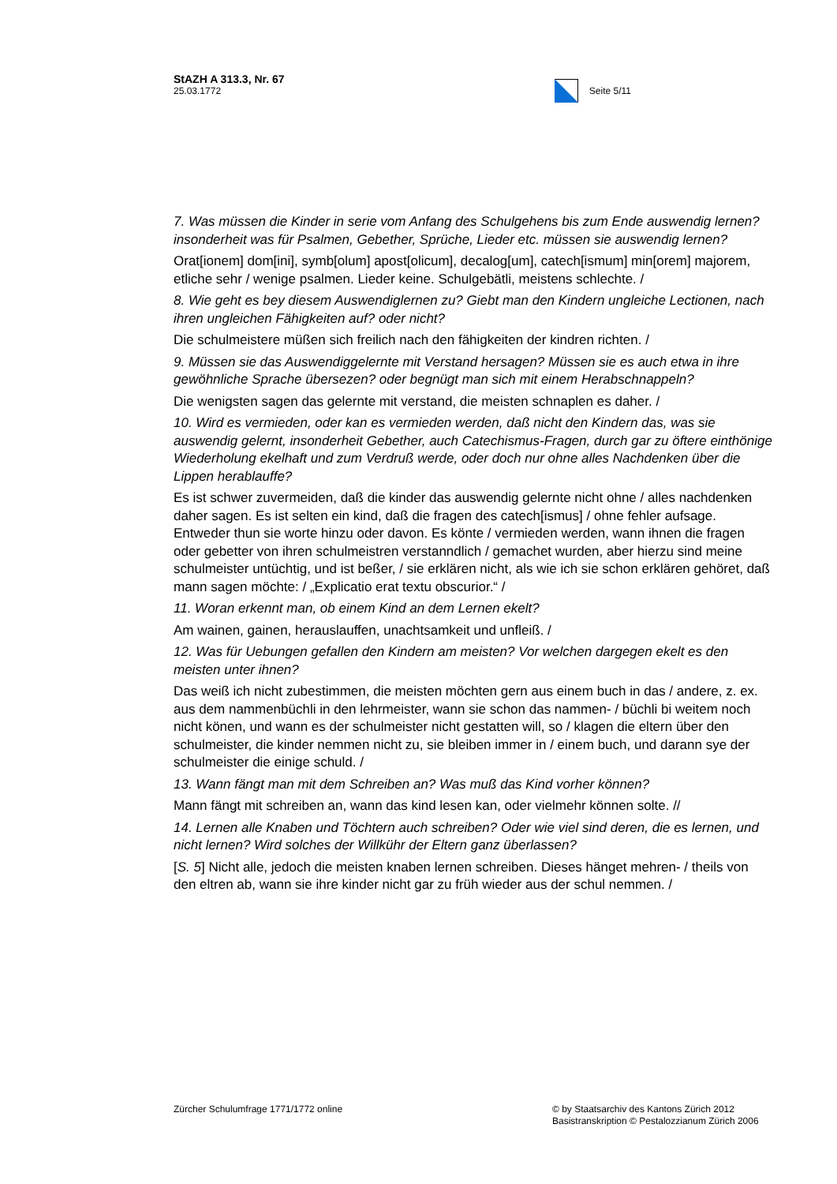StAZH A 313.3, Nr. 67
25.03.1772
Seite 5/11
7. Was müssen die Kinder in serie vom Anfang des Schulgehens bis zum Ende auswendig lernen? insonderheit was für Psalmen, Gebether, Sprüche, Lieder etc. müssen sie auswendig lernen?
Orat[ionem] dom[ini], symb[olum] apost[olicum], decalog[um], catech[ismum] min[orem] majorem, etliche sehr / wenige psalmen. Lieder keine. Schulgebätli, meistens schlechte. /
8. Wie geht es bey diesem Auswendiglernen zu? Giebt man den Kindern ungleiche Lectionen, nach ihren ungleichen Fähigkeiten auf? oder nicht?
Die schulmeistere müßen sich freilich nach den fähigkeiten der kindren richten. /
9. Müssen sie das Auswendiggelernte mit Verstand hersagen? Müssen sie es auch etwa in ihre gewöhnliche Sprache übersezen? oder begnügt man sich mit einem Herabschnappeln?
Die wenigsten sagen das gelernte mit verstand, die meisten schnaplen es daher. /
10. Wird es vermieden, oder kan es vermieden werden, daß nicht den Kindern das, was sie auswendig gelernt, insonderheit Gebether, auch Catechismus-Fragen, durch gar zu öftere einthönige Wiederholung ekelhaft und zum Verdruß werde, oder doch nur ohne alles Nachdenken über die Lippen herablauffe?
Es ist schwer zuvermeiden, daß die kinder das auswendig gelernte nicht ohne / alles nachdenken daher sagen. Es ist selten ein kind, daß die fragen des catech[ismus] / ohne fehler aufsage. Entweder thun sie worte hinzu oder davon. Es könte / vermieden werden, wann ihnen die fragen oder gebetter von ihren schulmeistren verstanndlich / gemachet wurden, aber hierzu sind meine schulmeister untüchtig, und ist beßer, / sie erklären nicht, als wie ich sie schon erklären gehöret, daß mann sagen möchte: / „Explicatio erat textu obscurior.“ /
11. Woran erkennt man, ob einem Kind an dem Lernen ekelt?
Am wainen, gainen, herauslauffen, unachtsamkeit und unfleiß. /
12. Was für Uebungen gefallen den Kindern am meisten? Vor welchen dargegen ekelt es den meisten unter ihnen?
Das weiß ich nicht zubestimmen, die meisten möchten gern aus einem buch in das / andere, z. ex. aus dem nammenbüchli in den lehrmeister, wann sie schon das nammen- / büchli bi weitem noch nicht könen, und wann es der schulmeister nicht gestatten will, so / klagen die eltern über den schulmeister, die kinder nemmen nicht zu, sie bleiben immer in / einem buch, und darann sye der schulmeister die einige schuld. /
13. Wann fängt man mit dem Schreiben an? Was muß das Kind vorher können?
Mann fängt mit schreiben an, wann das kind lesen kan, oder vielmehr können solte. //
14. Lernen alle Knaben und Töchtern auch schreiben? Oder wie viel sind deren, die es lernen, und nicht lernen? Wird solches der Willkühr der Eltern ganz überlassen?
[S. 5] Nicht alle, jedoch die meisten knaben lernen schreiben. Dieses hänget mehren- / theils von den eltren ab, wann sie ihre kinder nicht gar zu früh wieder aus der schul nemmen. /
Zürcher Schulumfrage 1771/1772 online
© by Staatsarchiv des Kantons Zürich 2012
Basistranskription © Pestalozzianum Zürich 2006